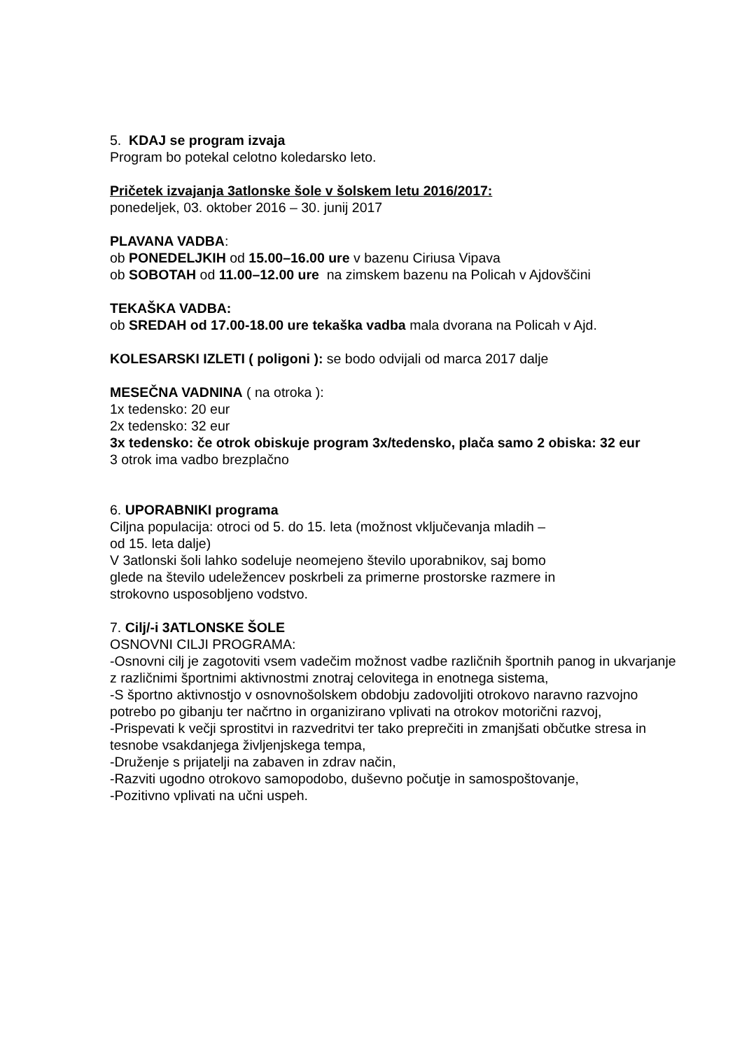5. KDAJ se program izvaja
Program bo potekal celotno koledarsko leto.
Pričetek izvajanja 3atlonske šole v šolskem letu 2016/2017:
ponedeljek, 03. oktober 2016 – 30. junij 2017
PLAVANA VADBA:
ob PONEDELJKIH od 15.00–16.00 ure v bazenu Ciriusa Vipava
ob SOBOTAH od 11.00–12.00 ure na zimskem bazenu na Policah v Ajdovščini
TEKAŠKA VADBA:
ob SREDAH od 17.00-18.00 ure tekaška vadba mala dvorana na Policah v Ajd.
KOLESARSKI IZLETI ( poligoni ): se bodo odvijali od marca 2017 dalje
MESEČNA VADNINA ( na otroka ):
1x tedensko: 20 eur
2x tedensko: 32 eur
3x tedensko: če otrok obiskuje program 3x/tedensko, plača samo 2 obiska: 32 eur
3 otrok ima vadbo brezplačno
6. UPORABNIKI programa
Ciljna populacija: otroci od 5. do 15. leta (možnost vključevanja mladih –
od 15. leta dalje)
V 3atlonski šoli lahko sodeluje neomejeno število uporabnikov, saj bomo
glede na število udeležencev poskrbeli za primerne prostorske razmere in
strokovno usposobljeno vodstvo.
7. Cilj/-i 3ATLONSKE ŠOLE
OSNOVNI CILJI PROGRAMA:
-Osnovni cilj je zagotoviti vsem vadečim možnost vadbe različnih športnih panog in ukvarjanje z različnimi športnimi aktivnostmi znotraj celovitega in enotnega sistema,
-S športno aktivnostjo v osnovnošolskem obdobju zadovoljiti otrokovo naravno razvojno potrebo po gibanju ter načrtno in organizirano vplivati na otrokov motorični razvoj,
-Prispevati k večji sprostitvi in razvedritvi ter tako preprečiti in zmanjšati občutke stresa in tesnobe vsakdanjega življenjskega tempa,
-Druženje s prijatelji na zabaven in zdrav način,
-Razviti ugodno otrokovo samopodobo, duševno počutje in samospoštovanje,
-Pozitivno vplivati na učni uspeh.